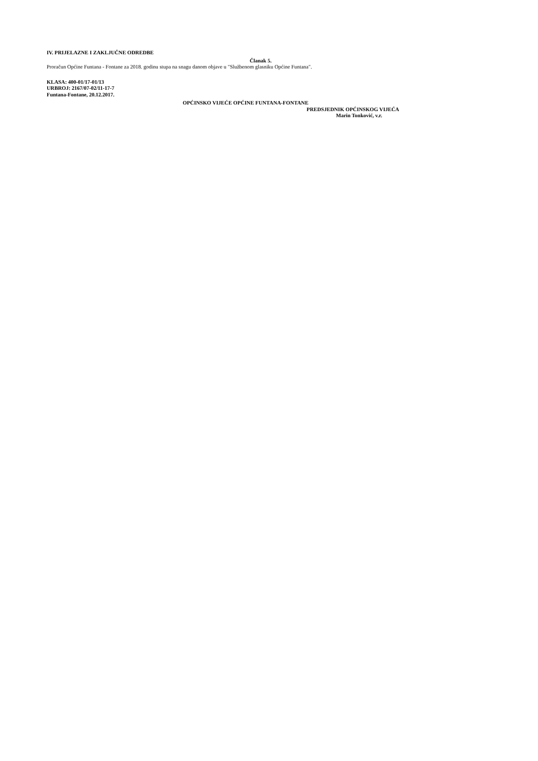IV. PRIJELAZNE I ZAKLJUČNE ODREDBE
Članak 5.
Proračun Općine Funtana - Fontane za 2018. godinu stupa na snagu danom objave u "Službenom glasniku Općine Funtana".
KLASA: 400-01/17-01/13
URBROJ: 2167/07-02/11-17-7
Funtana-Fontane, 20.12.2017.
OPĆINSKO VIJEĆE OPĆINE FUNTANA-FONTANE
PREDSJEDNIK OPĆINSKOG VIJEĆA
Marin Tonković, v.r.